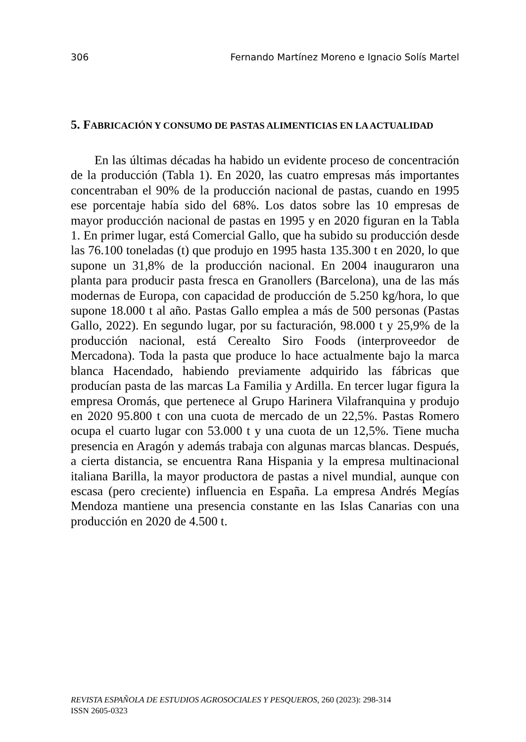306 Fernando Martínez Moreno e Ignacio Solís Martel
5. FABRICACIÓN Y CONSUMO DE PASTAS ALIMENTICIAS EN LA ACTUALIDAD
En las últimas décadas ha habido un evidente proceso de concentración de la producción (Tabla 1). En 2020, las cuatro empresas más importantes concentraban el 90% de la producción nacional de pastas, cuando en 1995 ese porcentaje había sido del 68%. Los datos sobre las 10 empresas de mayor producción nacional de pastas en 1995 y en 2020 figuran en la Tabla 1. En primer lugar, está Comercial Gallo, que ha subido su producción desde las 76.100 toneladas (t) que produjo en 1995 hasta 135.300 t en 2020, lo que supone un 31,8% de la producción nacional. En 2004 inauguraron una planta para producir pasta fresca en Granollers (Barcelona), una de las más modernas de Europa, con capacidad de producción de 5.250 kg/hora, lo que supone 18.000 t al año. Pastas Gallo emplea a más de 500 personas (Pastas Gallo, 2022). En segundo lugar, por su facturación, 98.000 t y 25,9% de la producción nacional, está Cerealto Siro Foods (interproveedor de Mercadona). Toda la pasta que produce lo hace actualmente bajo la marca blanca Hacendado, habiendo previamente adquirido las fábricas que producían pasta de las marcas La Familia y Ardilla. En tercer lugar figura la empresa Oromás, que pertenece al Grupo Harinera Vilafranquina y produjo en 2020 95.800 t con una cuota de mercado de un 22,5%. Pastas Romero ocupa el cuarto lugar con 53.000 t y una cuota de un 12,5%. Tiene mucha presencia en Aragón y además trabaja con algunas marcas blancas. Después, a cierta distancia, se encuentra Rana Hispania y la empresa multinacional italiana Barilla, la mayor productora de pastas a nivel mundial, aunque con escasa (pero creciente) influencia en España. La empresa Andrés Megías Mendoza mantiene una presencia constante en las Islas Canarias con una producción en 2020 de 4.500 t.
REVISTA ESPAÑOLA DE ESTUDIOS AGROSOCIALES Y PESQUEROS, 260 (2023): 298-314
ISSN 2605-0323